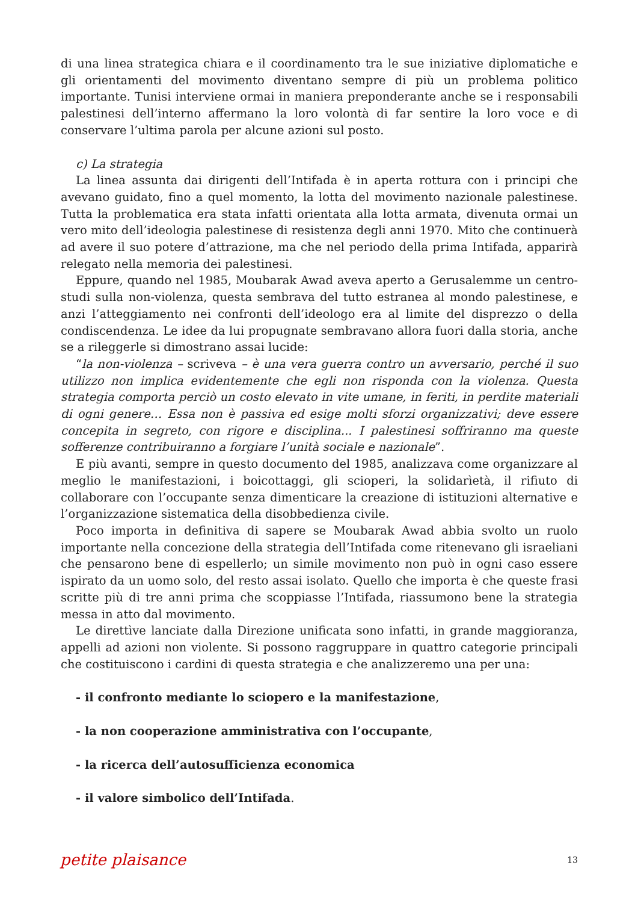di una linea strategica chiara e il coordinamento tra le sue iniziative diplomatiche e gli orientamenti del movimento diventano sempre di più un problema politico importante. Tunisi interviene ormai in maniera preponderante anche se i responsabili palestinesi dell’interno affermano la loro volontà di far sentire la loro voce e di conservare l’ultima parola per alcune azioni sul posto.
c) La strategia
La linea assunta dai dirigenti dell’Intifada è in aperta rottura con i principi che avevano guidato, fino a quel momento, la lotta del movimento nazionale palestinese. Tutta la problematica era stata infatti orientata alla lotta armata, divenuta ormai un vero mito dell’ideologia palestinese di resistenza degli anni 1970. Mito che continuerà ad avere il suo potere d’attrazione, ma che nel periodo della prima Intifada, apparirà relegato nella memoria dei palestinesi.
Eppure, quando nel 1985, Moubarak Awad aveva aperto a Gerusalemme un centro-studi sulla non-violenza, questa sembrava del tutto estranea al mondo palestinese, e anzi l’atteggiamento nei confronti dell’ideologo era al limite del disprezzo o della condiscendenza. Le idee da lui propugnate sembravano allora fuori dalla storia, anche se a rileggerle si dimostrano assai lucide:
“la non-violenza – scriveva – è una vera guerra contro un avversario, perché il suo utilizzo non implica evidentemente che egli non risponda con la violenza. Questa strategia comporta perciò un costo elevato in vite umane, in feriti, in perdite materiali di ogni genere… Essa non è passiva ed esige molti sforzi organizzativi; deve essere concepita in segreto, con rigore e disciplina... I palestinesi soffriranno ma queste sofferenze contribuiranno a forgiare l’unità sociale e nazionale”.
E più avanti, sempre in questo documento del 1985, analizzava come organizzare al meglio le manifestazioni, i boicottaggi, gli scioperi, la solidarìetà, il rifiuto di collaborare con l’occupante senza dimenticare la creazione di istituzioni alternative e l’organizzazione sistematica della disobbedienza civile.
Poco importa in definitiva di sapere se Moubarak Awad abbia svolto un ruolo importante nella concezione della strategia dell’Intifada come ritenevano gli israeliani che pensarono bene di espellerlo; un simile movimento non può in ogni caso essere ispirato da un uomo solo, del resto assai isolato. Quello che importa è che queste frasi scritte più di tre anni prima che scoppiasse l’Intifada, riassumono bene la strategia messa in atto dal movimento.
Le direttìve lanciate dalla Direzione unificata sono infatti, in grande maggioranza, appelli ad azioni non violente. Si possono raggruppare in quattro categorie principali che costituiscono i cardini di questa strategia e che analizzeremo una per una:
- il confronto mediante lo sciopero e la manifestazione,
- la non cooperazione amministrativa con l’occupante,
- la ricerca dell’autosufficienza economica
- il valore simbolico dell’Intifada.
petite plaisance 13